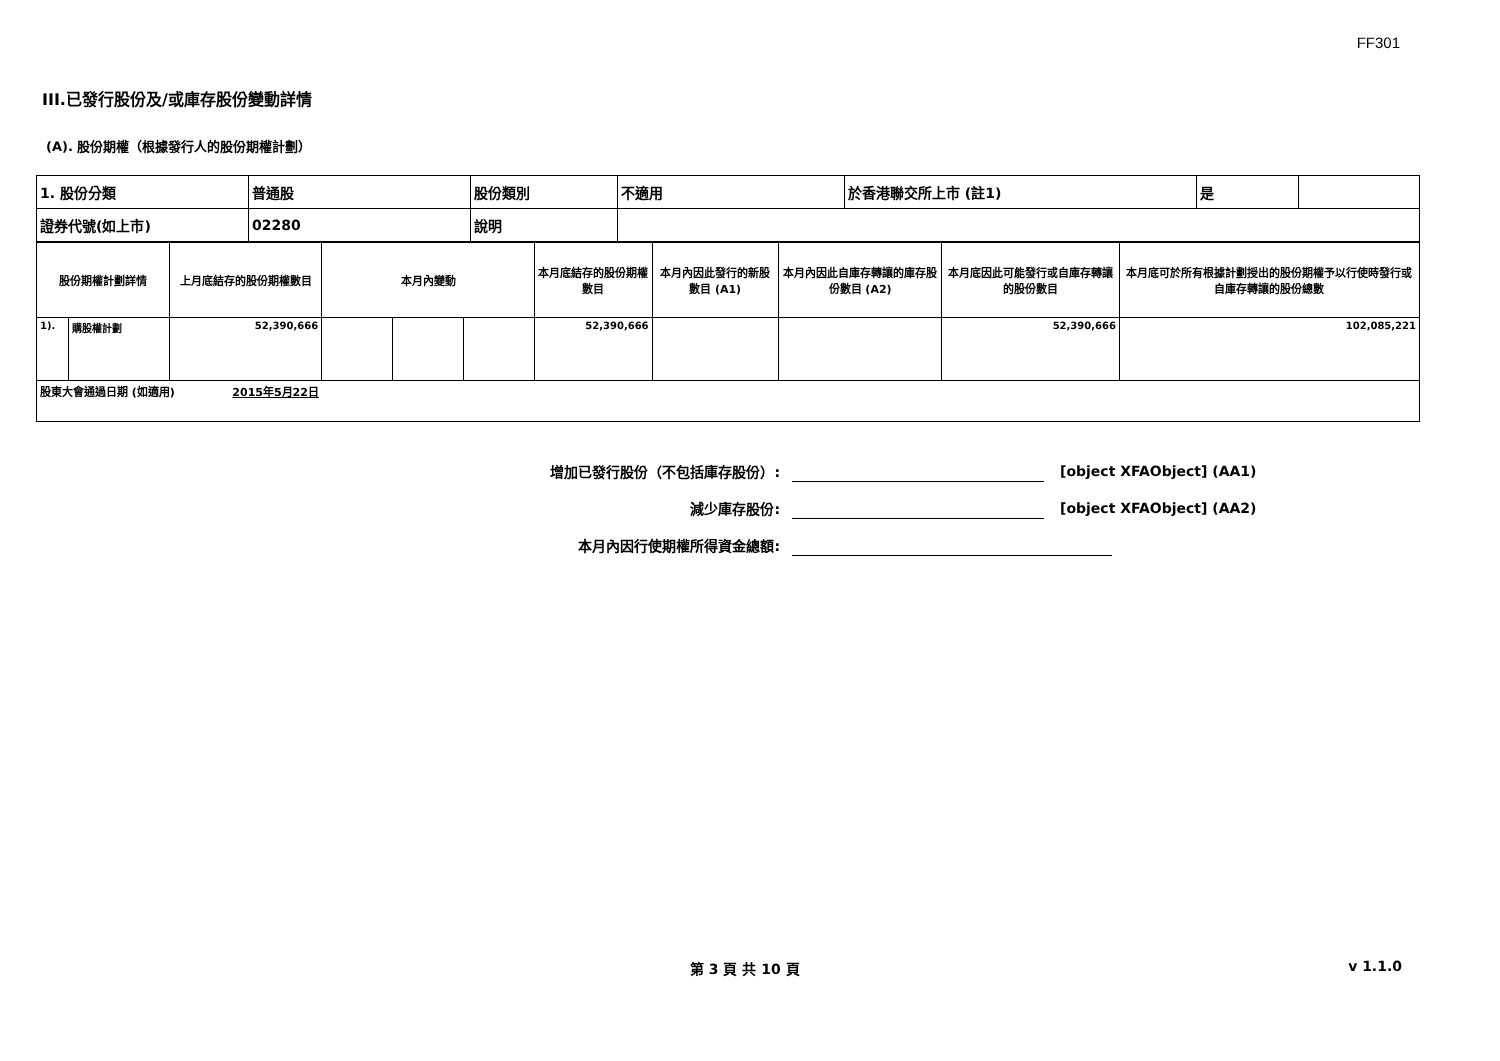FF301
III.已發行股份及/或庫存股份變動詳情
(A). 股份期權（根據發行人的股份期權計劃）
| 1. 股份分類 | 普通股 | 股份類別 | 不適用 | 於香港聯交所上市 (註1) | 是 | |
| 證券代號(如上市) | 02280 | 說明 | | | | |
| 股份期權計劃詳情 | | 上月底結存的股份期權數目 | 本月內變動 | | | 本月底結存的股份期權數目 | 本月內因此發行的新股數目 (A1) | 本月內因此自庫存轉讓的庫存股份數目 (A2) | 本月底因此可能發行或自庫存轉讓的股份數目 | 本月底可於所有根據計劃授出的股份期權予以行使時發行或自庫存轉讓的股份總數 |
| --- | --- | --- | --- | --- | --- | --- | --- | --- | --- | --- |
| 1). | 購股權計劃 | 52,390,666 | | | | 52,390,666 | | | 52,390,666 | 102,085,221 |
| 股東大會通過日期 (如適用) 2015年5月22日 | | | | | | | | | | |
增加已發行股份（不包括庫存股份）: [object XFAObject] (AA1)
減少庫存股份: [object XFAObject] (AA2)
本月內因行使期權所得資金總額:
第 3 頁 共 10 頁 v 1.1.0